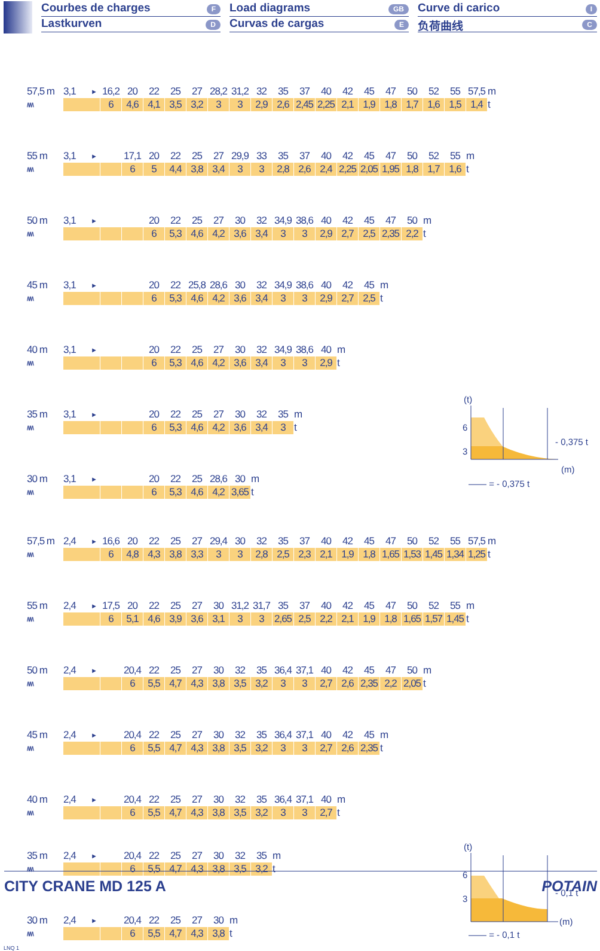Courbes de charges F
Lastkurven D
Load diagrams GB
Curvas de cargas E
Curve di carico I
负荷曲线 C
| 57,5 m | 3,1 | ► | 16,2 | 20 | 22 | 25 | 27 | 28,2 | 31,2 | 32 | 35 | 37 | 40 | 42 | 45 | 47 | 50 | 52 | 55 | 57,5 | m |
| /\/\/\ | | | 6 | 4,6 | 4,1 | 3,5 | 3,2 | 3 | 3 | 2,9 | 2,6 | 2,45 | 2,25 | 2,1 | 1,9 | 1,8 | 1,7 | 1,6 | 1,5 | 1,4 | t |
| 55 m | 3,1 | ► | | 17,1 | 20 | 22 | 25 | 27 | 29,9 | 33 | 35 | 37 | 40 | 42 | 45 | 47 | 50 | 52 | 55 | m |
| /\/\/\ | | | | 6 | 5 | 4,4 | 3,8 | 3,4 | 3 | 3 | 2,8 | 2,6 | 2,4 | 2,25 | 2,05 | 1,95 | 1,8 | 1,7 | 1,6 | t |
| 50 m | 3,1 | ► | | | 20 | 22 | 25 | 27 | 30 | 32 | 34,9 | 38,6 | 40 | 42 | 45 | 47 | 50 | m |
| /\/\/\ | | | | | 6 | 5,3 | 4,6 | 4,2 | 3,6 | 3,4 | 3 | 3 | 2,9 | 2,7 | 2,5 | 2,35 | 2,2 | t |
| 45 m | 3,1 | ► | | | 20 | 22 | 25,8 | 28,6 | 30 | 32 | 34,9 | 38,6 | 40 | 42 | 45 | m |
| /\/\/\ | | | | | 6 | 5,3 | 4,6 | 4,2 | 3,6 | 3,4 | 3 | 3 | 2,9 | 2,7 | 2,5 | t |
| 40 m | 3,1 | ► | | | 20 | 22 | 25 | 27 | 30 | 32 | 34,9 | 38,6 | 40 | m |
| /\/\/\ | | | | | 6 | 5,3 | 4,6 | 4,2 | 3,6 | 3,4 | 3 | 3 | 2,9 | t |
| 35 m | 3,1 | ► | | | 20 | 22 | 25 | 27 | 30 | 32 | 35 | m |
| /\/\/\ | | | | | 6 | 5,3 | 4,6 | 4,2 | 3,6 | 3,4 | 3 | t |
| 30 m | 3,1 | ► | | | 20 | 22 | 25 | 28,6 | 30 | m |
| /\/\/\ | | | | | 6 | 5,3 | 4,6 | 4,2 | 3,65 | t |
(t)
6
3
- 0,375 t
(m)
—— = - 0,375 t
| 57,5 m | 2,4 | ► | 16,6 | 20 | 22 | 25 | 27 | 29,4 | 30 | 32 | 35 | 37 | 40 | 42 | 45 | 47 | 50 | 52 | 55 | 57,5 | m |
| /\/\/\ | | | 6 | 4,8 | 4,3 | 3,8 | 3,3 | 3 | 3 | 2,8 | 2,5 | 2,3 | 2,1 | 1,9 | 1,8 | 1,65 | 1,53 | 1,45 | 1,34 | 1,25 | t |
| 55 m | 2,4 | ► | 17,5 | 20 | 22 | 25 | 27 | 30 | 31,2 | 31,7 | 35 | 37 | 40 | 42 | 45 | 47 | 50 | 52 | 55 | m |
| /\/\/\ | | | 6 | 5,1 | 4,6 | 3,9 | 3,6 | 3,1 | 3 | 3 | 2,65 | 2,5 | 2,2 | 2,1 | 1,9 | 1,8 | 1,65 | 1,57 | 1,45 | t |
| 50 m | 2,4 | ► | | 20,4 | 22 | 25 | 27 | 30 | 32 | 35 | 36,4 | 37,1 | 40 | 42 | 45 | 47 | 50 | m |
| /\/\/\ | | | | 6 | 5,5 | 4,7 | 4,3 | 3,8 | 3,5 | 3,2 | 3 | 3 | 2,7 | 2,6 | 2,35 | 2,2 | 2,05 | t |
| 45 m | 2,4 | ► | | 20,4 | 22 | 25 | 27 | 30 | 32 | 35 | 36,4 | 37,1 | 40 | 42 | 45 | m |
| /\/\/\ | | | | 6 | 5,5 | 4,7 | 4,3 | 3,8 | 3,5 | 3,2 | 3 | 3 | 2,7 | 2,6 | 2,35 | t |
| 40 m | 2,4 | ► | | 20,4 | 22 | 25 | 27 | 30 | 32 | 35 | 36,4 | 37,1 | 40 | m |
| /\/\/\ | | | | 6 | 5,5 | 4,7 | 4,3 | 3,8 | 3,5 | 3,2 | 3 | 3 | 2,7 | t |
| 35 m | 2,4 | ► | | 20,4 | 22 | 25 | 27 | 30 | 32 | 35 | m |
| /\/\/\ | | | | 6 | 5,5 | 4,7 | 4,3 | 3,8 | 3,5 | 3,2 | t |
| 30 m | 2,4 | ► | | 20,4 | 22 | 25 | 27 | 30 | m |
| /\/\/\ | | | | 6 | 5,5 | 4,7 | 4,3 | 3,8 | t |
LNQ 1
(t)
6
3
- 0,1 t
(m)
—— = - 0,1 t
CITY CRANE MD 125 A POTAIN